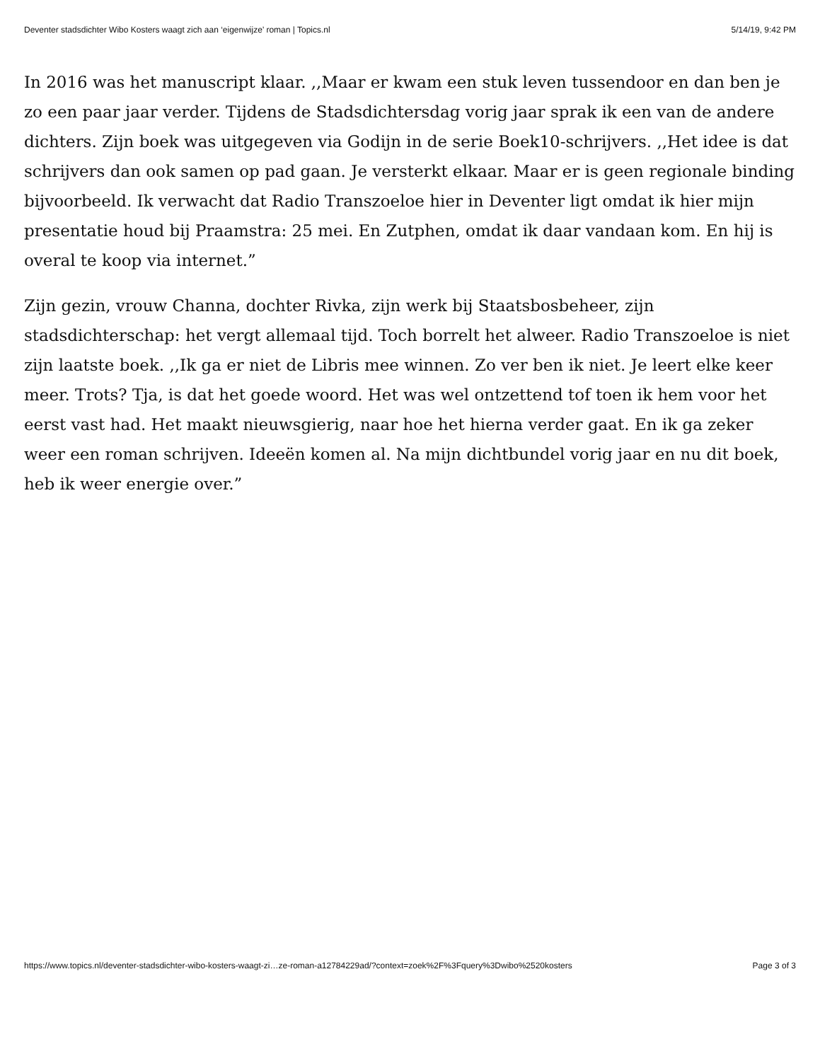Deventer stadsdichter Wibo Kosters waagt zich aan ‘eigenwijze’ roman | Topics.nl 5/14/19, 9:42 PM
In 2016 was het manuscript klaar. ,,Maar er kwam een stuk leven tussendoor en dan ben je zo een paar jaar verder. Tijdens de Stadsdichtersdag vorig jaar sprak ik een van de andere dichters. Zijn boek was uitgegeven via Godijn in de serie Boek10-schrijvers. ,,Het idee is dat schrijvers dan ook samen op pad gaan. Je versterkt elkaar. Maar er is geen regionale binding bijvoorbeeld. Ik verwacht dat Radio Transzoeloe hier in Deventer ligt omdat ik hier mijn presentatie houd bij Praamstra: 25 mei. En Zutphen, omdat ik daar vandaan kom. En hij is overal te koop via internet.”
Zijn gezin, vrouw Channa, dochter Rivka, zijn werk bij Staatsbosbeheer, zijn stadsdichterschap: het vergt allemaal tijd. Toch borrelt het alweer. Radio Transzoeloe is niet zijn laatste boek. ,,Ik ga er niet de Libris mee winnen. Zo ver ben ik niet. Je leert elke keer meer. Trots? Tja, is dat het goede woord. Het was wel ontzettend tof toen ik hem voor het eerst vast had. Het maakt nieuwsgierig, naar hoe het hierna verder gaat. En ik ga zeker weer een roman schrijven. Ideeën komen al. Na mijn dichtbundel vorig jaar en nu dit boek, heb ik weer energie over.”
https://www.topics.nl/deventer-stadsdichter-wibo-kosters-waagt-zi…ze-roman-a12784229ad/?context=zoek%2F%3Fquery%3Dwibo%2520kosters Page 3 of 3